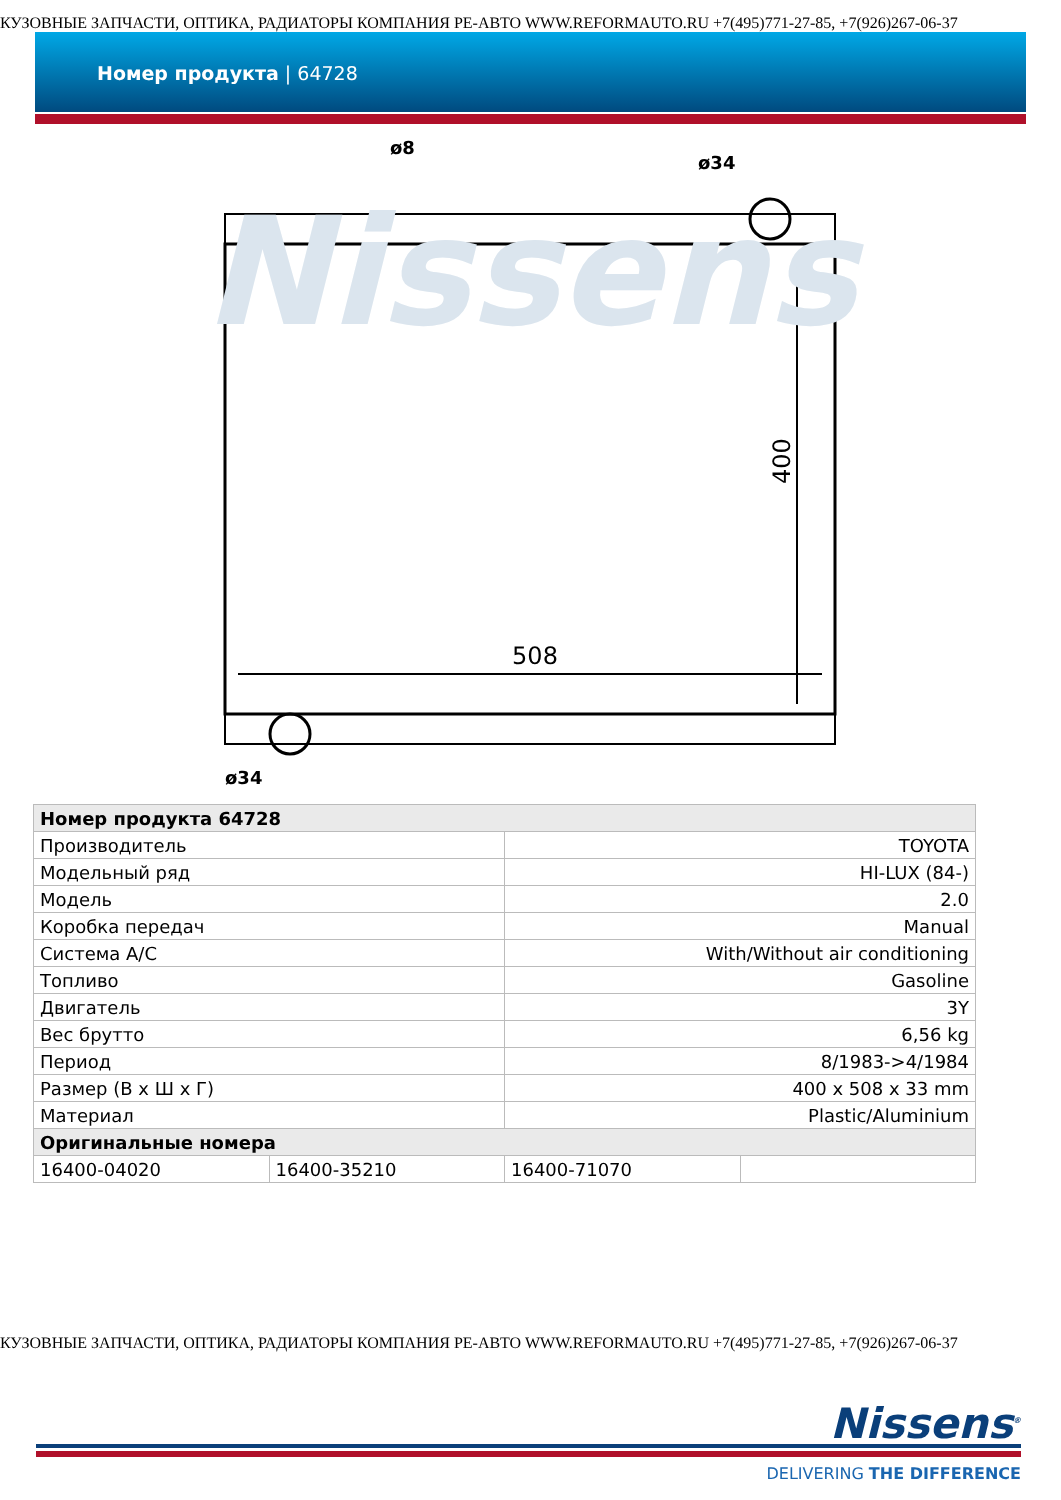КУЗОВНЫЕ ЗАПЧАСТИ, ОПТИКА, РАДИАТОРЫ КОМПАНИЯ РЕ-АВТО WWW.REFORMAUTO.RU +7(495)771-27-85, +7(926)267-06-37
Номер продукта | 64728
Nissens
508
400
ø8
ø34
ø34
| Номер продукта 64728 | | | |
| Производитель | | TOYOTA | |
| Модельный ряд | | HI-LUX (84-) | |
| Модель | | 2.0 | |
| Коробка передач | | Manual | |
| Система A/C | | With/Without air conditioning | |
| Топливо | | Gasoline | |
| Двигатель | | 3Y | |
| Вес брутто | | 6,56 kg | |
| Период | | 8/1983->4/1984 | |
| Размер (В x Ш x Г) | | 400 x 508 x 33 mm | |
| Материал | | Plastic/Aluminium | |
| Оригинальные номера | | | |
| 16400-04020 | 16400-35210 | 16400-71070 | |
КУЗОВНЫЕ ЗАПЧАСТИ, ОПТИКА, РАДИАТОРЫ КОМПАНИЯ РЕ-АВТО WWW.REFORMAUTO.RU +7(495)771-27-85, +7(926)267-06-37
Nissens<sup>®</sup>
DELIVERING THE DIFFERENCE